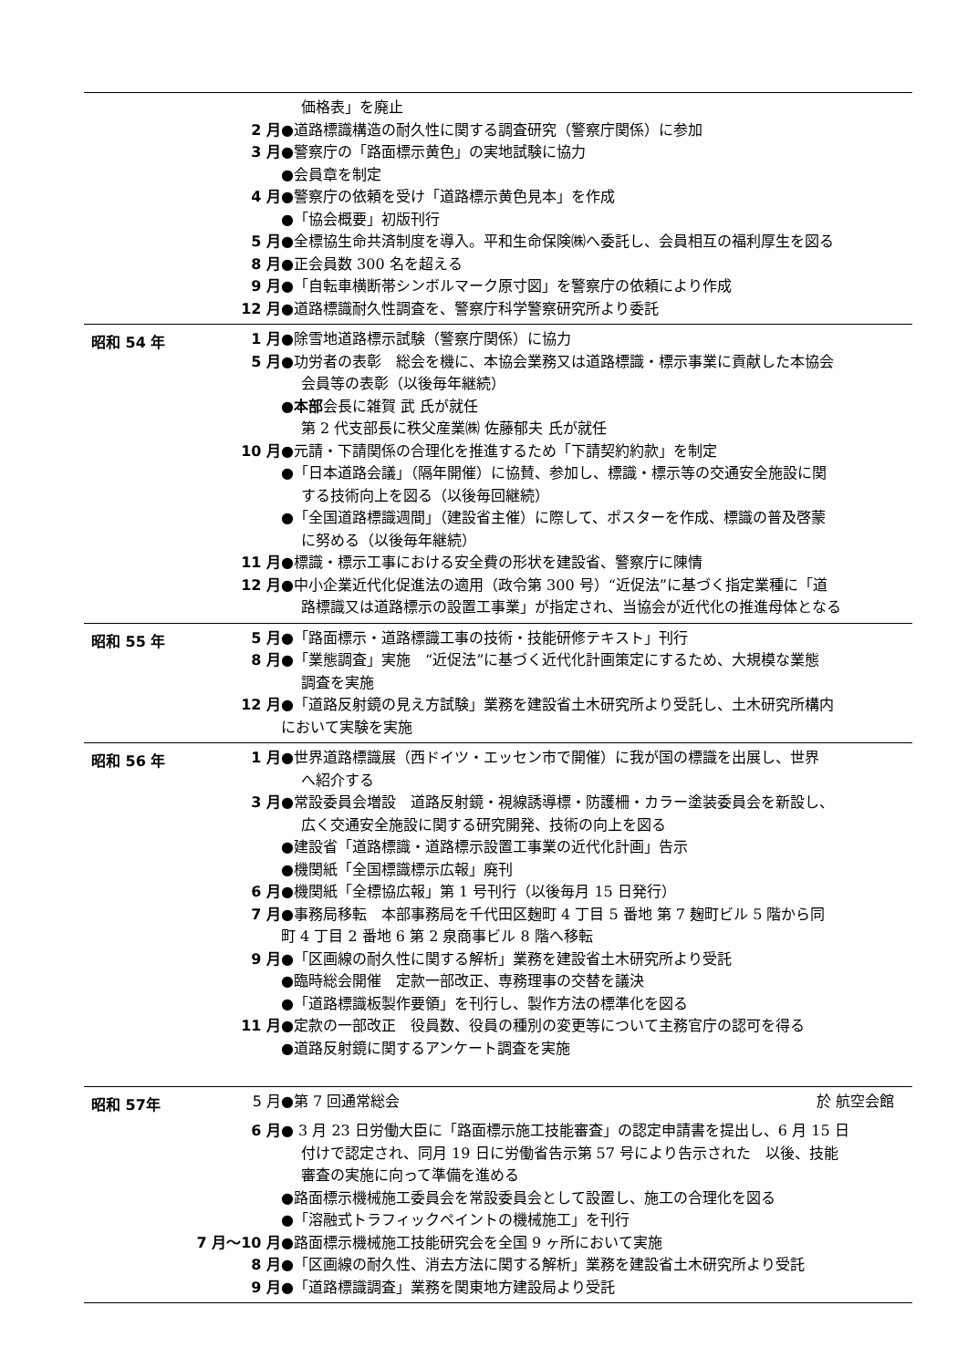価格表」を廃止
2 月 ●道路標識構造の耐久性に関する調査研究（警察庁関係）に参加
3 月 ●警察庁の「路面標示黄色」の実地試験に協力
●会員章を制定
4 月 ●警察庁の依頼を受け「道路標示黄色見本」を作成
●「協会概要」初版刊行
5 月 ●全標協生命共済制度を導入。平和生命保険㈱へ委託し、会員相互の福利厚生を図る
8 月 ●正会員数 300 名を超える
9 月 ●「自転車横断帯シンボルマーク原寸図」を警察庁の依頼により作成
12 月 ●道路標識耐久性調査を、警察庁科学警察研究所より委託
昭和 54 年
1 月 ●除雪地道路標示試験（警察庁関係）に協力
5 月 ●功労者の表彰　総会を機に、本協会業務又は道路標識・標示事業に貢献した本協会
会員等の表彰（以後毎年継続）
●本部会長に雑賀 武 氏が就任
第 2 代支部長に秩父産業㈱ 佐藤郁夫 氏が就任
10 月 ●元請・下請関係の合理化を推進するため「下請契約約款」を制定
●「日本道路会議」（隔年開催）に協賛、参加し、標識・標示等の交通安全施設に関
する技術向上を図る（以後毎回継続）
●「全国道路標識週間」（建設省主催）に際して、ポスターを作成、標識の普及啓蒙
に努める（以後毎年継続）
11 月 ●標識・標示工事における安全費の形状を建設省、警察庁に陳情
12 月 ●中小企業近代化促進法の適用（政令第 300 号）“近促法”に基づく指定業種に「道
路標識又は道路標示の設置工事業」が指定され、当協会が近代化の推進母体となる
昭和 55 年
5 月 ●「路面標示・道路標識工事の技術・技能研修テキスト」刊行
8 月 ●「業態調査」実施　“近促法”に基づく近代化計画策定にするため、大規模な業態
調査を実施
12 月 ●「道路反射鏡の見え方試験」業務を建設省土木研究所より受託し、土木研究所構内
において実験を実施
昭和 56 年
1 月 ●世界道路標識展（西ドイツ・エッセン市で開催）に我が国の標識を出展し、世界
へ紹介する
3 月 ●常設委員会増設　道路反射鏡・視線誘導標・防護柵・カラー塗装委員会を新設し、
広く交通安全施設に関する研究開発、技術の向上を図る
●建設省「道路標識・道路標示設置工事業の近代化計画」告示
●機関紙「全国標識標示広報」廃刊
6 月 ●機関紙「全標協広報」第 1 号刊行（以後毎月 15 日発行）
7 月 ●事務局移転　本部事務局を千代田区麹町 4 丁目 5 番地 第 7 麹町ビル 5 階から同
町 4 丁目 2 番地 6 第 2 泉商事ビル 8 階へ移転
9 月 ●「区画線の耐久性に関する解析」業務を建設省土木研究所より受託
●臨時総会開催　定款一部改正、専務理事の交替を議決
●「道路標識板製作要領」を刊行し、製作方法の標準化を図る
11 月 ●定款の一部改正　役員数、役員の種別の変更等について主務官庁の認可を得る
●道路反射鏡に関するアンケート調査を実施
昭和 57年
5 月 ●第 7 回通常総会 於 航空会館
6 月 ● 3 月 23 日労働大臣に「路面標示施工技能審査」の認定申請書を提出し、6 月 15 日
付けで認定され、同月 19 日に労働省告示第 57 号により告示された　以後、技能
審査の実施に向って準備を進める
●路面標示機械施工委員会を常設委員会として設置し、施工の合理化を図る
●「溶融式トラフィックペイントの機械施工」を刊行
7 月～10 月 ●路面標示機械施工技能研究会を全国 9 ヶ所において実施
8 月 ●「区画線の耐久性、消去方法に関する解析」業務を建設省土木研究所より受託
9 月 ●「道路標識調査」業務を関東地方建設局より受託